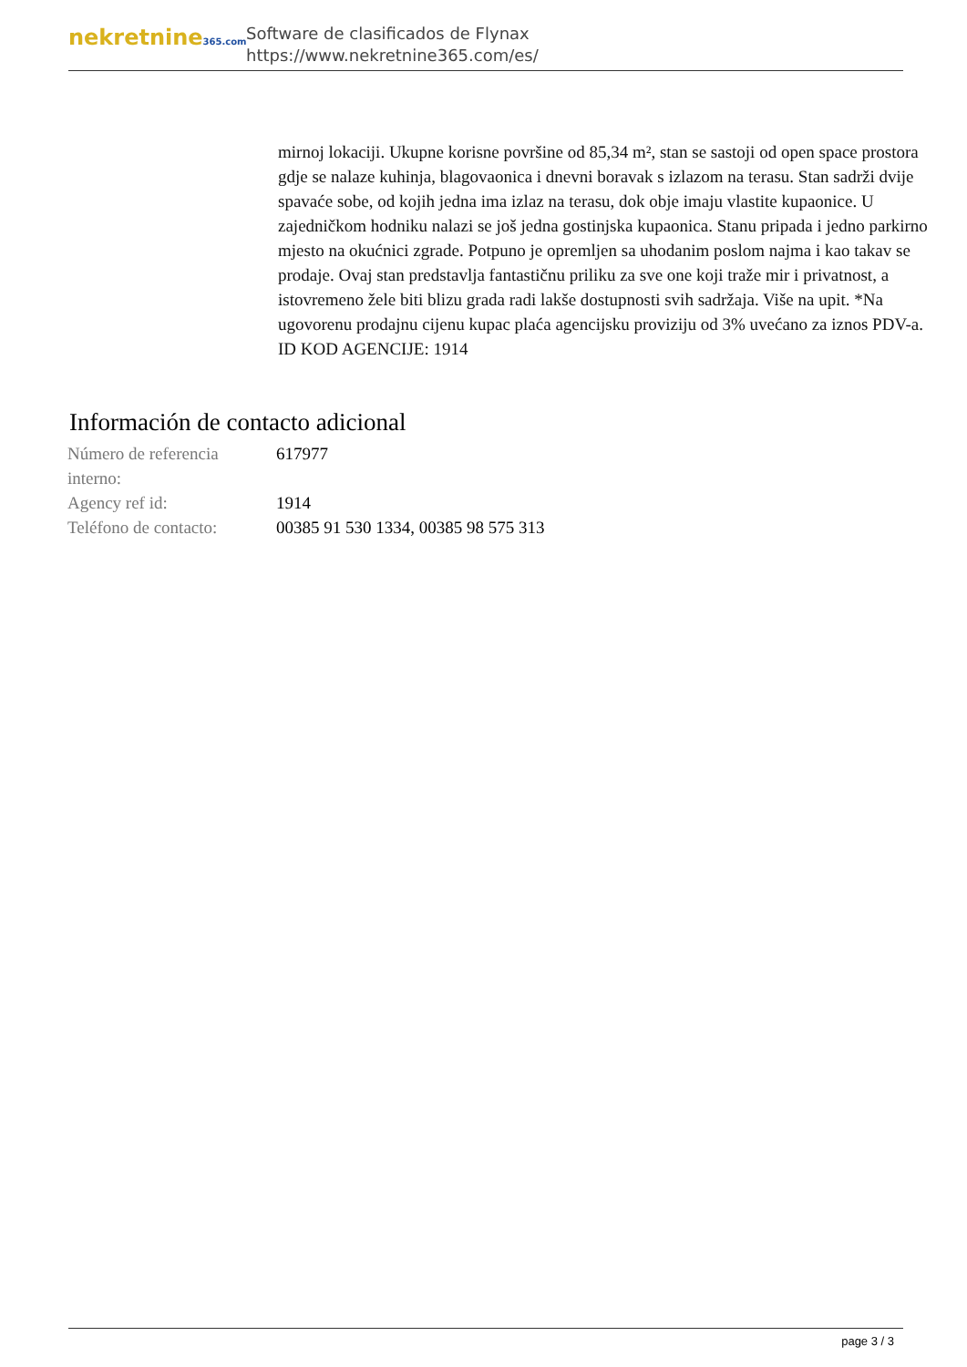nekretnine365.com
Software de clasificados de Flynax
https://www.nekretnine365.com/es/
mirnoj lokaciji. Ukupne korisne površine od 85,34 m², stan se sastoji od open space prostora gdje se nalaze kuhinja, blagovaonica i dnevni boravak s izlazom na terasu. Stan sadrži dvije spavaće sobe, od kojih jedna ima izlaz na terasu, dok obje imaju vlastite kupaonice. U zajedničkom hodniku nalazi se još jedna gostinjska kupaonica. Stanu pripada i jedno parkirno mjesto na okućnici zgrade. Potpuno je opremljen sa uhodanim poslom najma i kao takav se prodaje. Ovaj stan predstavlja fantastičnu priliku za sve one koji traže mir i privatnost, a istovremeno žele biti blizu grada radi lakše dostupnosti svih sadržaja. Više na upit. *Na ugovorenu prodajnu cijenu kupac plaća agencijsku proviziju od 3% uvećano za iznos PDV-a. ID KOD AGENCIJE: 1914
Información de contacto adicional
| Número de referencia interno: | 617977 |
| Agency ref id: | 1914 |
| Teléfono de contacto: | 00385 91 530 1334, 00385 98 575 313 |
page 3 / 3